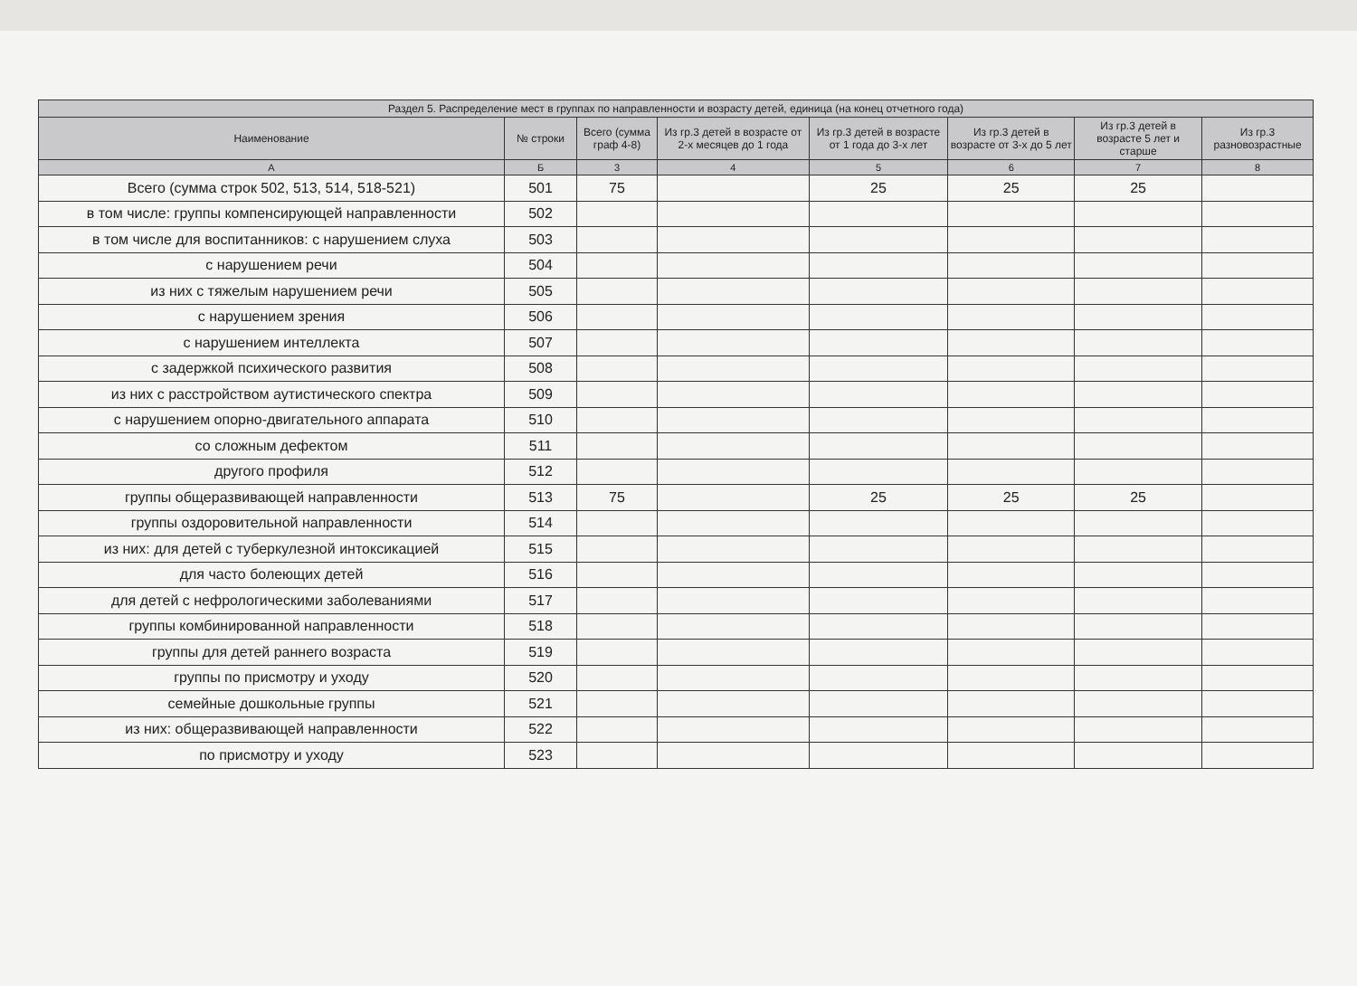| Раздел 5. Распределение мест в группах по направленности и возрасту детей, единица (на конец отчетного года) | | | | | | | |
| --- | --- | --- | --- | --- | --- | --- | --- |
| Наименование | № строки | Всего (сумма граф 4-8) | Из гр.3 детей в возрасте от 2-х месяцев до 1 года | Из гр.3 детей в возрасте от 1 года до 3-х лет | Из гр.3 детей в возрасте от 3-х до 5 лет | Из гр.3 детей в возрасте 5 лет и старше | Из гр.3 разновозрастные |
| А | Б | 3 | 4 | 5 | 6 | 7 | 8 |
| Всего (сумма строк 502, 513, 514, 518-521) | 501 | 75 | | 25 | 25 | 25 | |
| в том числе: группы компенсирующей направленности | 502 | | | | | | |
| в том числе для воспитанников: с нарушением слуха | 503 | | | | | | |
| с нарушением речи | 504 | | | | | | |
| из них с тяжелым нарушением речи | 505 | | | | | | |
| с нарушением зрения | 506 | | | | | | |
| с нарушением интеллекта | 507 | | | | | | |
| с задержкой психического развития | 508 | | | | | | |
| из них с расстройством аутистического спектра | 509 | | | | | | |
| с нарушением опорно-двигательного аппарата | 510 | | | | | | |
| со сложным дефектом | 511 | | | | | | |
| другого профиля | 512 | | | | | | |
| группы общеразвивающей направленности | 513 | 75 | | 25 | 25 | 25 | |
| группы оздоровительной направленности | 514 | | | | | | |
| из них: для детей с туберкулезной интоксикацией | 515 | | | | | | |
| для часто болеющих детей | 516 | | | | | | |
| для детей с нефрологическими заболеваниями | 517 | | | | | | |
| группы комбинированной направленности | 518 | | | | | | |
| группы для детей раннего возраста | 519 | | | | | | |
| группы по присмотру и уходу | 520 | | | | | | |
| семейные дошкольные группы | 521 | | | | | | |
| из них: общеразвивающей направленности | 522 | | | | | | |
| по присмотру и уходу | 523 | | | | | | |